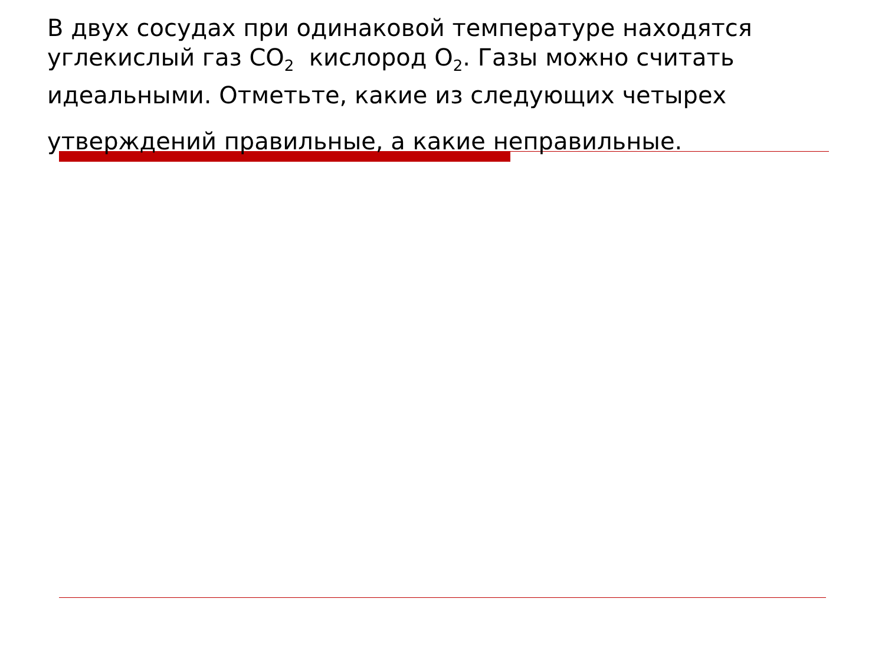В двух сосудах при одинаковой температуре находятся углекислый газ CO<sub>2</sub> кислород O<sub>2</sub>. Газы можно считать идеальными. Отметьте, какие из следующих четырех
утверждений правильные, а какие неправильные.